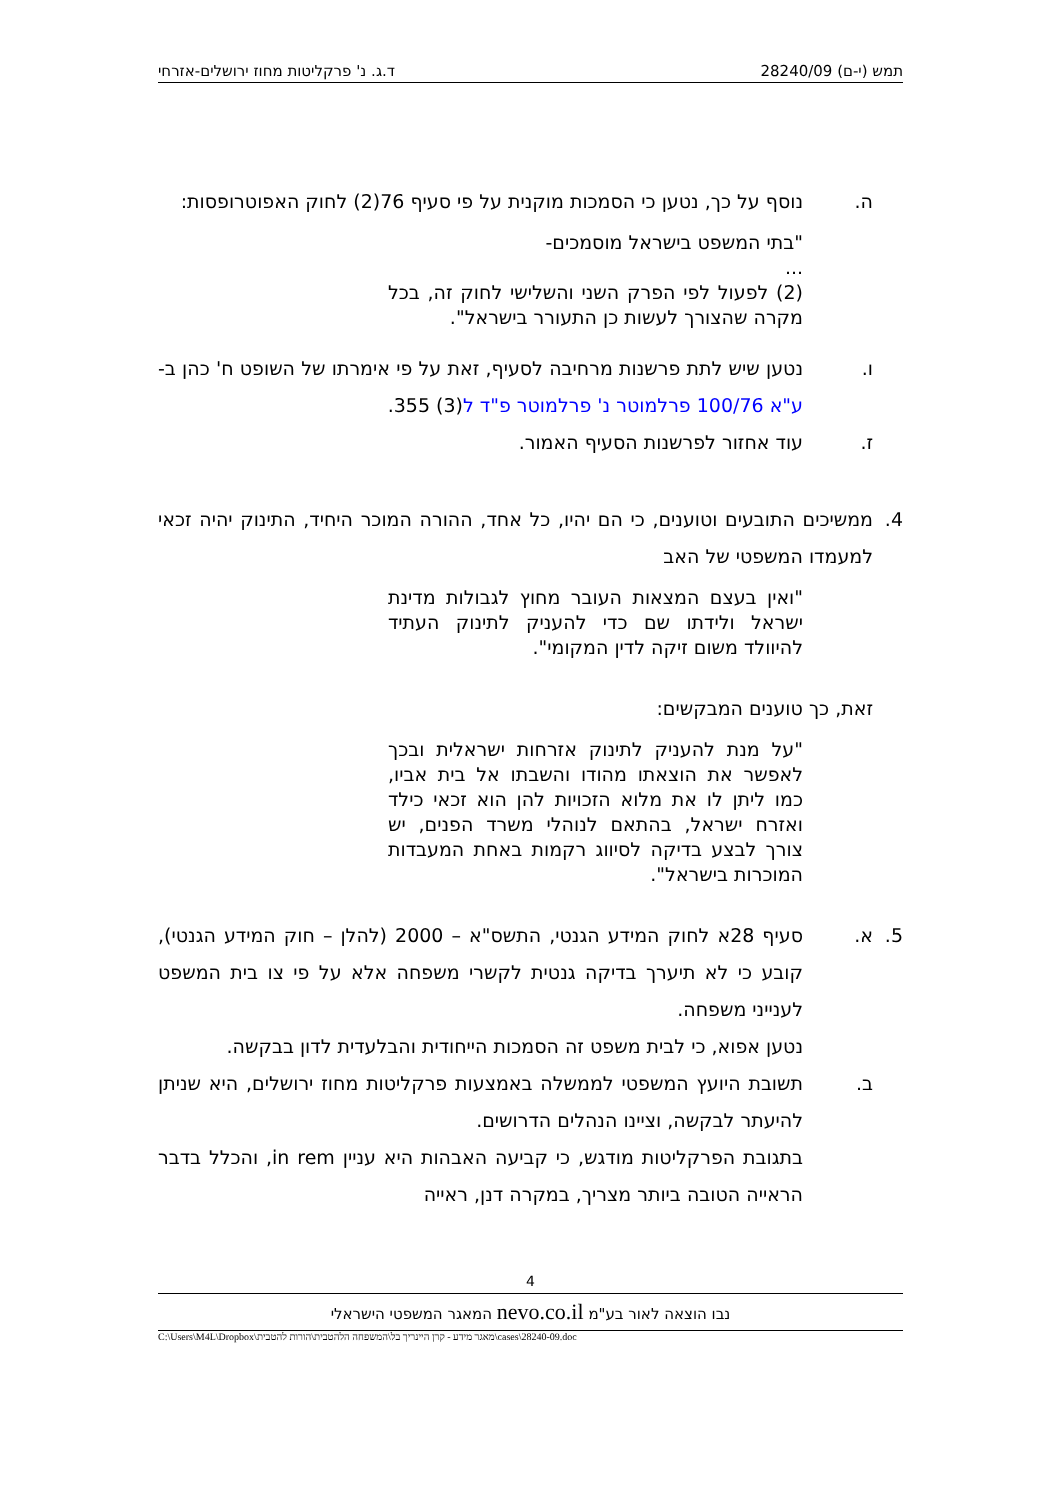תמש (י-ם) 28240/09 ד.ג. נ' פרקליטות מחוז ירושלים-אזרחי
ה. נוסף על כך, נטען כי הסמכות מוקנית על פי סעיף 76(2) לחוק האפוטרופסות:
"בתי המשפט בישראל מוסמכים-
...
(2) לפעול לפי הפרק השני והשלישי לחוק זה, בכל מקרה שהצורך לעשות כן התעורר בישראל".
ו. נטען שיש לתת פרשנות מרחיבה לסעיף, זאת על פי אימרתו של השופט ח' כהן ב-ע"א 100/76 פרלמוטר נ' פרלמוטר פ"ד ל(3) 355.
ז. עוד אחזור לפרשנות הסעיף האמור.
4. ממשיכים התובעים וטוענים, כי הם יהיו, כל אחד, ההורה המוכר היחיד, התינוק יהיה זכאי למעמדו המשפטי של האב
"ואין בעצם המצאות העובר מחוץ לגבולות מדינת ישראל ולידתו שם כדי להעניק לתינוק העתיד להיוולד משום זיקה לדין המקומי".
זאת, כך טוענים המבקשים:
"על מנת להעניק לתינוק אזרחות ישראלית ובכך לאפשר את הוצאתו מהודו והשבתו אל בית אביו, כמו ליתן לו את מלוא הזכויות להן הוא זכאי כילד ואזרח ישראל, בהתאם לנוהלי משרד הפנים, יש צורך לבצע בדיקה לסיווג רקמות באחת המעבדות המוכרות בישראל".
5. א. סעיף 28א לחוק המידע הגנטי, התשס"א – 2000 (להלן – חוק המידע הגנטי), קובע כי לא תיערך בדיקה גנטית לקשרי משפחה אלא על פי צו בית המשפט לענייני משפחה.
נטען אפוא, כי לבית משפט זה הסמכות הייחודית והבלעדית לדון בבקשה.
ב. תשובת היועץ המשפטי לממשלה באמצעות פרקליטות מחוז ירושלים, היא שניתן להיעתר לבקשה, וציינו הנהלים הדרושים.
בתגובת הפרקליטות מודגש, כי קביעה האבהות היא עניין in rem, והכלל בדבר הראייה הטובה ביותר מצריך, במקרה דנן, ראייה
4
נבו הוצאה לאור בע"מ nevo.co.il המאגר המשפטי הישראלי
C:\Users\M4L\Dropbox\מאגר מידע - קרן היינריך בל\המשפחה הלהטבית\הורות להטבית\cases\28240-09.doc